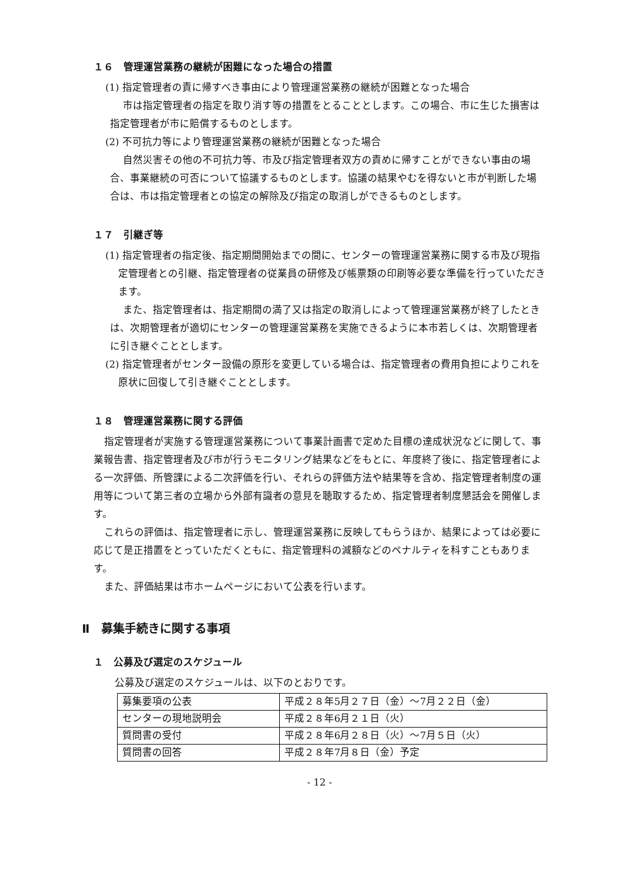１６　管理運営業務の継続が困難になった場合の措置
(1) 指定管理者の責に帰すべき事由により管理運営業務の継続が困難となった場合
市は指定管理者の指定を取り消す等の措置をとることとします。この場合、市に生じた損害は指定管理者が市に賠償するものとします。
(2) 不可抗力等により管理運営業務の継続が困難となった場合
自然災害その他の不可抗力等、市及び指定管理者双方の責めに帰すことができない事由の場合、事業継続の可否について協議するものとします。協議の結果やむを得ないと市が判断した場合は、市は指定管理者との協定の解除及び指定の取消しができるものとします。
１７　引継ぎ等
(1) 指定管理者の指定後、指定期間開始までの間に、センターの管理運営業務に関する市及び現指定管理者との引継、指定管理者の従業員の研修及び帳票類の印刷等必要な準備を行っていただきます。
また、指定管理者は、指定期間の満了又は指定の取消しによって管理運営業務が終了したときは、次期管理者が適切にセンターの管理運営業務を実施できるように本市若しくは、次期管理者に引き継ぐこととします。
(2) 指定管理者がセンター設備の原形を変更している場合は、指定管理者の費用負担によりこれを原状に回復して引き継ぐこととします。
１８　管理運営業務に関する評価
指定管理者が実施する管理運営業務について事業計画書で定めた目標の達成状況などに関して、事業報告書、指定管理者及び市が行うモニタリング結果などをもとに、年度終了後に、指定管理者による一次評価、所管課による二次評価を行い、それらの評価方法や結果等を含め、指定管理者制度の運用等について第三者の立場から外部有識者の意見を聴取するため、指定管理者制度懇話会を開催します。
これらの評価は、指定管理者に示し、管理運営業務に反映してもらうほか、結果によっては必要に応じて是正措置をとっていただくともに、指定管理料の減額などのペナルティを科すこともあります。
また、評価結果は市ホームページにおいて公表を行います。
Ⅱ　募集手続きに関する事項
１　公募及び選定のスケジュール
公募及び選定のスケジュールは、以下のとおりです。
| 募集要項の公表 | 平成２８年5月２７日（金）～7月２２日（金） |
| センターの現地説明会 | 平成２８年6月２１日（火） |
| 質問書の受付 | 平成２８年6月２８日（火）～7月５日（火） |
| 質問書の回答 | 平成２８年7月８日（金）予定 |
- 12 -